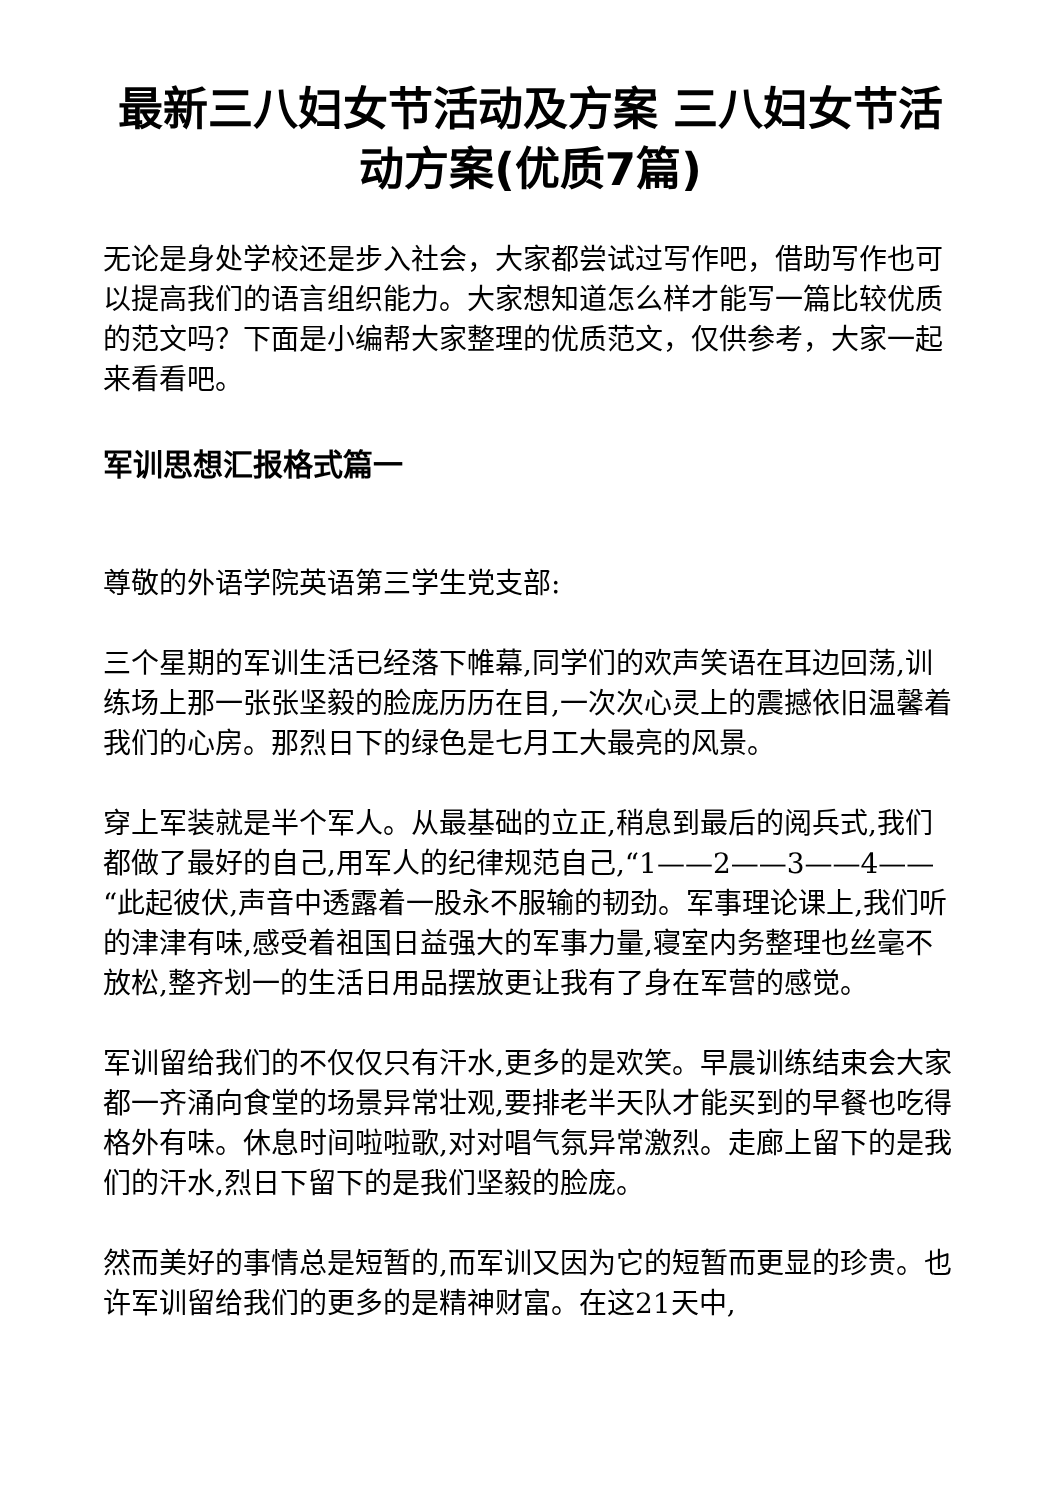最新三八妇女节活动及方案 三八妇女节活动方案(优质7篇)
无论是身处学校还是步入社会，大家都尝试过写作吧，借助写作也可以提高我们的语言组织能力。大家想知道怎么样才能写一篇比较优质的范文吗？下面是小编帮大家整理的优质范文，仅供参考，大家一起来看看吧。
军训思想汇报格式篇一
尊敬的外语学院英语第三学生党支部:
三个星期的军训生活已经落下帷幕,同学们的欢声笑语在耳边回荡,训练场上那一张张坚毅的脸庞历历在目,一次次心灵上的震撼依旧温馨着我们的心房。那烈日下的绿色是七月工大最亮的风景。
穿上军装就是半个军人。从最基础的立正,稍息到最后的阅兵式,我们都做了最好的自己,用军人的纪律规范自己,“1——2——3——4——“此起彼伏,声音中透露着一股永不服输的韧劲。军事理论课上,我们听的津津有味,感受着祖国日益强大的军事力量,寝室内务整理也丝毫不放松,整齐划一的生活日用品摆放更让我有了身在军营的感觉。
军训留给我们的不仅仅只有汗水,更多的是欢笑。早晨训练结束会大家都一齐涌向食堂的场景异常壮观,要排老半天队才能买到的早餐也吃得格外有味。休息时间啦啦歌,对对唱气氛异常激烈。走廊上留下的是我们的汗水,烈日下留下的是我们坚毅的脸庞。
然而美好的事情总是短暂的,而军训又因为它的短暂而更显的珍贵。也许军训留给我们的更多的是精神财富。在这21天中,